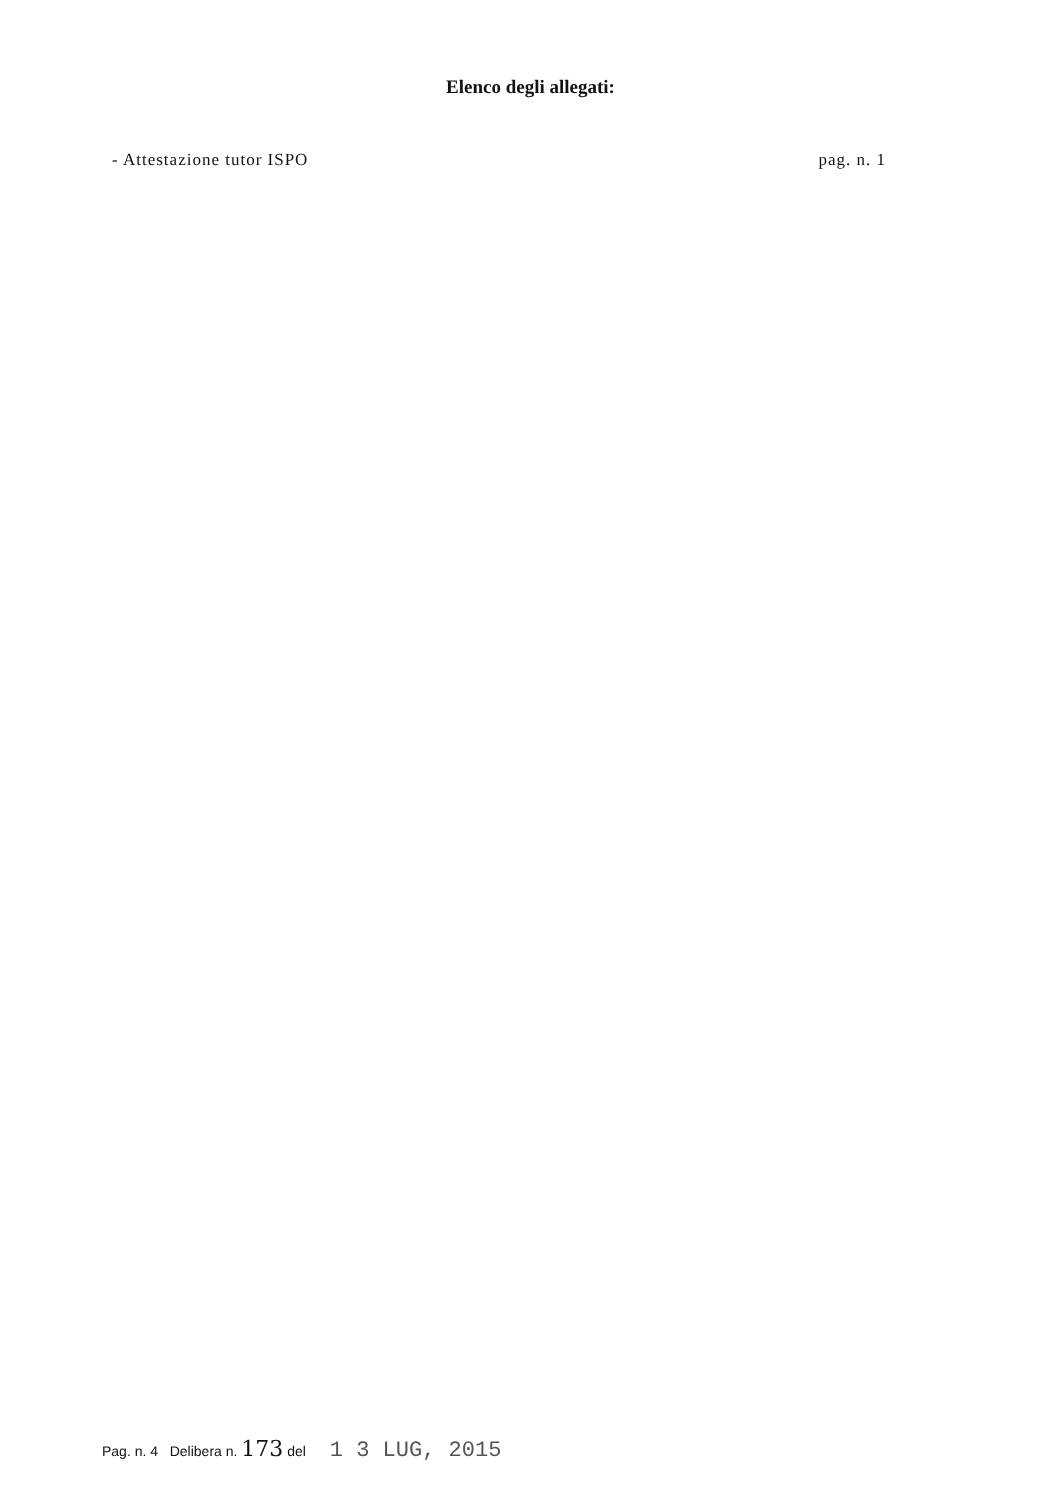Elenco degli allegati:
- Attestazione tutor ISPO pag. n. 1
Pag. n. 4 Delibera n. 173 del 1 3 LUG, 2015